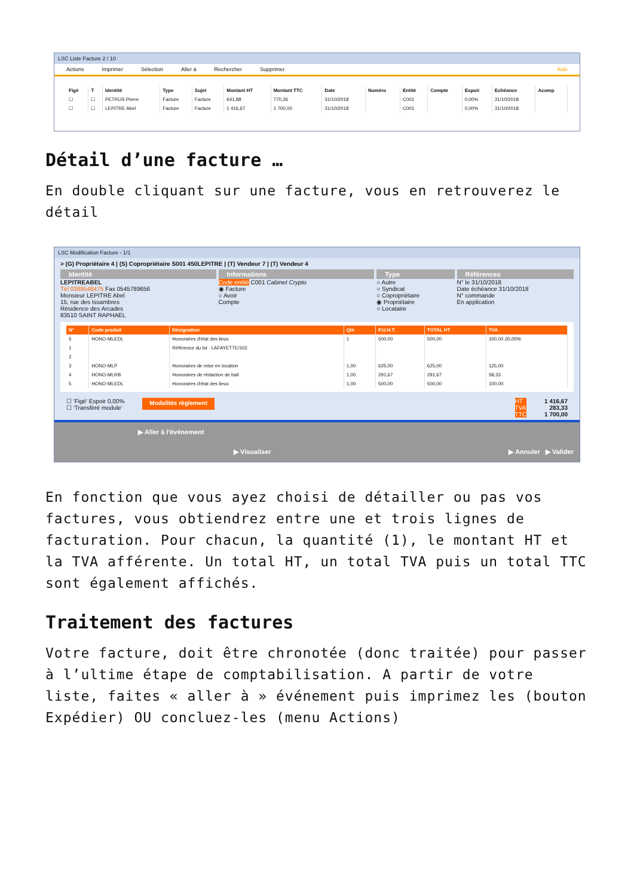LSC Liste Facture 2 / 10
Actions Imprimer Sélection Aller à Rechercher Supprimer Aide
| Figé | T | Identité | Type | Sujet | Montant HT | Montant TTC | Date | Numéro | Entité | Compte | Espoir | Echéance | Acomp |
| --- | --- | --- | --- | --- | --- | --- | --- | --- | --- | --- | --- | --- | --- |
| ☐ | ☐ | PETRUS Pierre | Facture | Facture | 641,88 | 770,26 | 31/10/2018 | | C001 | | 0,00% | 31/10/2018 | |
| ☐ | ☐ | LEPITRE Abel | Facture | Facture | 1 416,67 | 1 700,00 | 31/10/2018 | | C001 | | 0,00% | 31/10/2018 | |
Détail d’une facture …
En double cliquant sur une facture, vous en retrouverez le détail
LSC Modification Facture - 1/1
> (G) Propriétaire 4 | (S) Copropriétaire S001 450LEPITRE | (T) Vendeur 7 | (T) Vendeur 4
Identité
LEPITREABEL
Tél 0389548475 Fax 0545789656
Monsieur LEPITRE Abel
15, rue des Issambres
Résidence des Arcades
83510 SAINT RAPHAEL
Informations
Code entité C001 Cabinet Crypto
◉ Facture
○ Avoir
Compte
Type
○ Autre
○ Syndicat
○ Copropriétaire
◉ Propriétaire
○ Locataire
Références
N° le 31/10/2018
Date échéance 31/10/2018
N° commande
En application
| N° | Code produit | Désignation | Qté | P.U.H.T. | TOTAL HT | TVA |
| --- | --- | --- | --- | --- | --- | --- |
| 5 | HONO-MLEDL | Honoraires d'état des lieux | 1 | 500,00 | 500,00 | 100,00 20,00% |
| 1 | | Référence du lot : LAFAYETTE/102 | | | | |
| 2 | | | | | | |
| 3 | HONO-MLP | Honoraires de mise en location | 1,00 | 625,00 | 625,00 | 125,00 |
| 4 | HONO-MLRB | Honoraires de rédaction de bail | 1,00 | 291,67 | 291,67 | 58,33 |
| 5 | HONO-MLEDL | Honoraires d'état des lieux | 1,00 | 500,00 | 500,00 | 100,00 |
☐ 'Figé' Espoir 0,00%
☐ 'Transféré module'
Modalités règlement
HT
TVA
TTC
1 416,67
283,33
1 700,00
▶ Aller à l'événement
▶ Visualiser ▶ Annuler ▶ Valider
En fonction que vous ayez choisi de détailler ou pas vos factures, vous obtiendrez entre une et trois lignes de facturation. Pour chacun, la quantité (1), le montant HT et la TVA afférente. Un total HT, un total TVA puis un total TTC sont également affichés.
Traitement des factures
Votre facture, doit être chronotée (donc traitée) pour passer à l’ultime étape de comptabilisation. A partir de votre liste, faites « aller à » événement puis imprimez les (bouton Expédier) OU concluez-les (menu Actions)